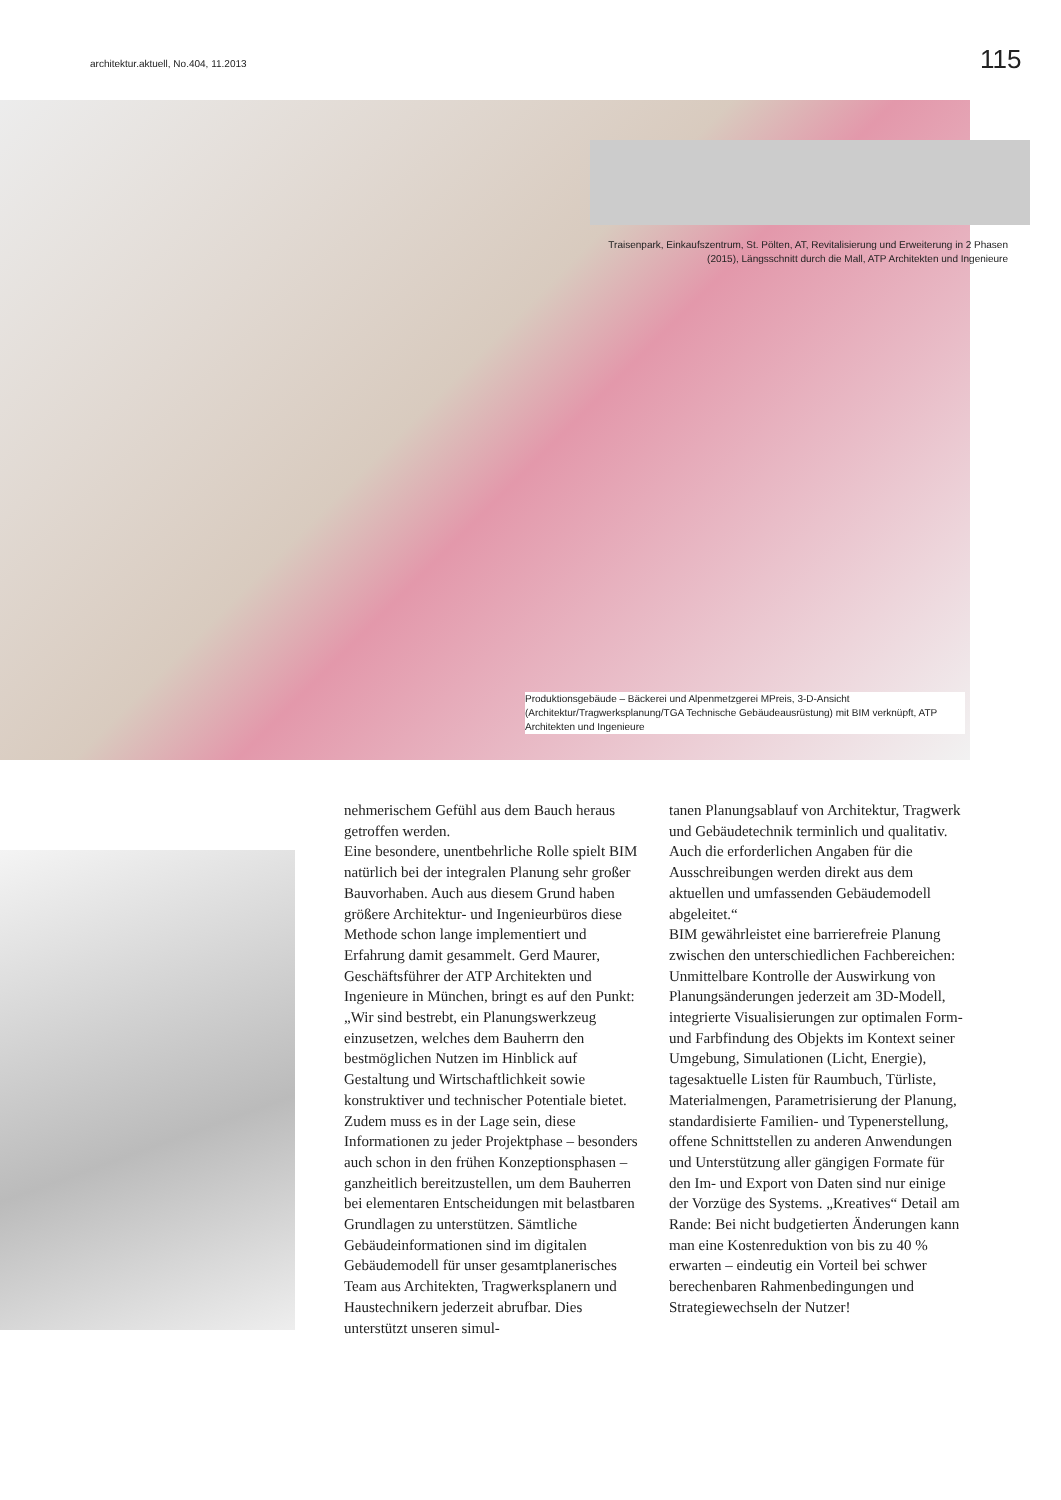architektur.aktuell, No.404, 11.2013
115
Traisenpark, Einkaufszentrum, St. Pölten, AT, Revitalisierung und Erweiterung in 2 Phasen (2015), Längsschnitt durch die Mall, ATP Architekten und Ingenieure
Produktionsgebäude – Bäckerei und Alpenmetzgerei MPreis, 3-D-Ansicht (Architektur/Tragwerksplanung/TGA Technische Gebäudeausrüstung) mit BIM verknüpft, ATP Architekten und Ingenieure
nehmerischem Gefühl aus dem Bauch heraus getroffen werden.
Eine besondere, unentbehrliche Rolle spielt BIM natürlich bei der integralen Planung sehr großer Bauvorhaben. Auch aus diesem Grund haben größere Architektur- und Ingenieurbüros diese Methode schon lange implementiert und Erfahrung damit gesammelt. Gerd Maurer, Geschäftsführer der ATP Architekten und Ingenieure in München, bringt es auf den Punkt: „Wir sind bestrebt, ein Planungswerkzeug einzusetzen, welches dem Bauherrn den bestmöglichen Nutzen im Hinblick auf Gestaltung und Wirtschaftlichkeit sowie konstruktiver und technischer Potentiale bietet. Zudem muss es in der Lage sein, diese Informationen zu jeder Projektphase – besonders auch schon in den frühen Konzeptionsphasen – ganzheitlich bereitzustellen, um dem Bauherren bei elementaren Entscheidungen mit belastbaren Grundlagen zu unterstützen. Sämtliche Gebäudeinformationen sind im digitalen Gebäudemodell für unser gesamtplanerisches Team aus Architekten, Tragwerksplanern und Haustechnikern jederzeit abrufbar. Dies unterstützt unseren simul-
tanen Planungsablauf von Architektur, Tragwerk und Gebäudetechnik terminlich und qualitativ. Auch die erforderlichen Angaben für die Ausschreibungen werden direkt aus dem aktuellen und umfassenden Gebäudemodell abgeleitet.“
BIM gewährleistet eine barrierefreie Planung zwischen den unterschiedlichen Fachbereichen: Unmittelbare Kontrolle der Auswirkung von Planungsänderungen jederzeit am 3D-Modell, integrierte Visualisierungen zur optimalen Form- und Farbfindung des Objekts im Kontext seiner Umgebung, Simulationen (Licht, Energie), tagesaktuelle Listen für Raumbuch, Türliste, Materialmengen, Parametrisierung der Planung, standardisierte Familien- und Typenerstellung, offene Schnittstellen zu anderen Anwendungen und Unterstützung aller gängigen Formate für den Im- und Export von Daten sind nur einige der Vorzüge des Systems. „Kreatives“ Detail am Rande: Bei nicht budgetierten Änderungen kann man eine Kostenreduktion von bis zu 40 % erwarten – eindeutig ein Vorteil bei schwer berechenbaren Rahmenbedingungen und Strategiewechseln der Nutzer!